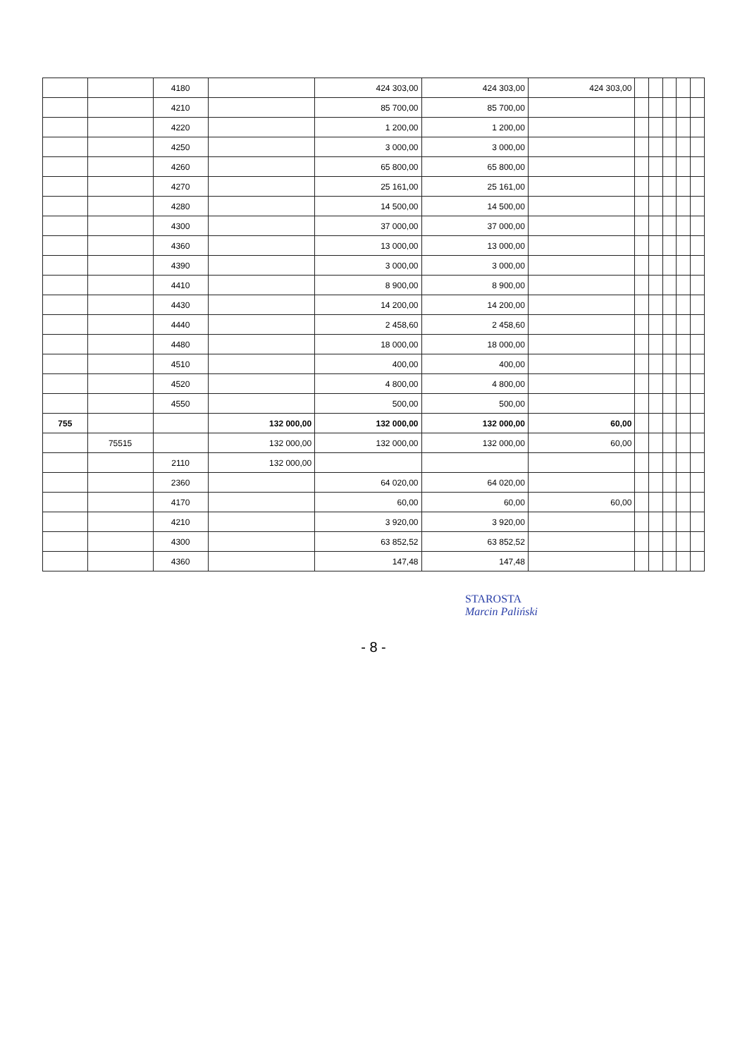| | | 4180 | | 424 303,00 | 424 303,00 | 424 303,00 | | | | | |
| | | 4210 | | 85 700,00 | 85 700,00 | | | | | | |
| | | 4220 | | 1 200,00 | 1 200,00 | | | | | | |
| | | 4250 | | 3 000,00 | 3 000,00 | | | | | | |
| | | 4260 | | 65 800,00 | 65 800,00 | | | | | | |
| | | 4270 | | 25 161,00 | 25 161,00 | | | | | | |
| | | 4280 | | 14 500,00 | 14 500,00 | | | | | | |
| | | 4300 | | 37 000,00 | 37 000,00 | | | | | | |
| | | 4360 | | 13 000,00 | 13 000,00 | | | | | | |
| | | 4390 | | 3 000,00 | 3 000,00 | | | | | | |
| | | 4410 | | 8 900,00 | 8 900,00 | | | | | | |
| | | 4430 | | 14 200,00 | 14 200,00 | | | | | | |
| | | 4440 | | 2 458,60 | 2 458,60 | | | | | | |
| | | 4480 | | 18 000,00 | 18 000,00 | | | | | | |
| | | 4510 | | 400,00 | 400,00 | | | | | | |
| | | 4520 | | 4 800,00 | 4 800,00 | | | | | | |
| | | 4550 | | 500,00 | 500,00 | | | | | | |
| 755 | | | 132 000,00 | 132 000,00 | 132 000,00 | 60,00 | | | | | |
| | 75515 | | 132 000,00 | 132 000,00 | 132 000,00 | 60,00 | | | | | |
| | | 2110 | 132 000,00 | | | | | | | | |
| | | 2360 | | 64 020,00 | 64 020,00 | | | | | | |
| | | 4170 | | 60,00 | 60,00 | 60,00 | | | | | |
| | | 4210 | | 3 920,00 | 3 920,00 | | | | | | |
| | | 4300 | | 63 852,52 | 63 852,52 | | | | | | |
| | | 4360 | | 147,48 | 147,48 | | | | | | |
STAROSTA
Marcin Paliński
- 8 -